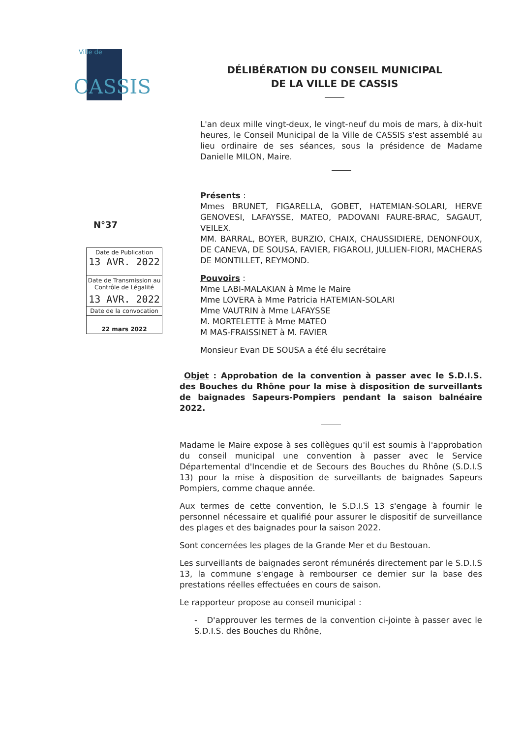Ville de
CASSIS
DÉLIBÉRATION DU CONSEIL MUNICIPAL
DE LA VILLE DE CASSIS
N°37
| Date de Publication 13 AVR. 2022 |
| Date de Transmission au Contrôle de Légalité |
| 13 AVR. 2022 |
| Date de la convocation |
| 22 mars 2022 |
L'an deux mille vingt-deux, le vingt-neuf du mois de mars, à dix-huit heures, le Conseil Municipal de la Ville de CASSIS s'est assemblé au lieu ordinaire de ses séances, sous la présidence de Madame Danielle MILON, Maire.
Présents :
Mmes BRUNET, FIGARELLA, GOBET, HATEMIAN-SOLARI, HERVE GENOVESI, LAFAYSSE, MATEO, PADOVANI FAURE-BRAC, SAGAUT, VEILEX.
MM. BARRAL, BOYER, BURZIO, CHAIX, CHAUSSIDIERE, DENONFOUX, DE CANEVA, DE SOUSA, FAVIER, FIGAROLI, JULLIEN-FIORI, MACHERAS DE MONTILLET, REYMOND.
Pouvoirs :
Mme LABI-MALAKIAN à Mme le Maire
Mme LOVERA à Mme Patricia HATEMIAN-SOLARI
Mme VAUTRIN à Mme LAFAYSSE
M. MORTELETTE à Mme MATEO
M MAS-FRAISSINET à M. FAVIER
Monsieur Evan DE SOUSA a été élu secrétaire
Objet : Approbation de la convention à passer avec le S.D.I.S. des Bouches du Rhône pour la mise à disposition de surveillants de baignades Sapeurs-Pompiers pendant la saison balnéaire 2022.
Madame le Maire expose à ses collègues qu'il est soumis à l'approbation du conseil municipal une convention à passer avec le Service Départemental d'Incendie et de Secours des Bouches du Rhône (S.D.I.S 13) pour la mise à disposition de surveillants de baignades Sapeurs Pompiers, comme chaque année.
Aux termes de cette convention, le S.D.I.S 13 s'engage à fournir le personnel nécessaire et qualifié pour assurer le dispositif de surveillance des plages et des baignades pour la saison 2022.
Sont concernées les plages de la Grande Mer et du Bestouan.
Les surveillants de baignades seront rémunérés directement par le S.D.I.S 13, la commune s'engage à rembourser ce dernier sur la base des prestations réelles effectuées en cours de saison.
Le rapporteur propose au conseil municipal :
- D'approuver les termes de la convention ci-jointe à passer avec le S.D.I.S. des Bouches du Rhône,